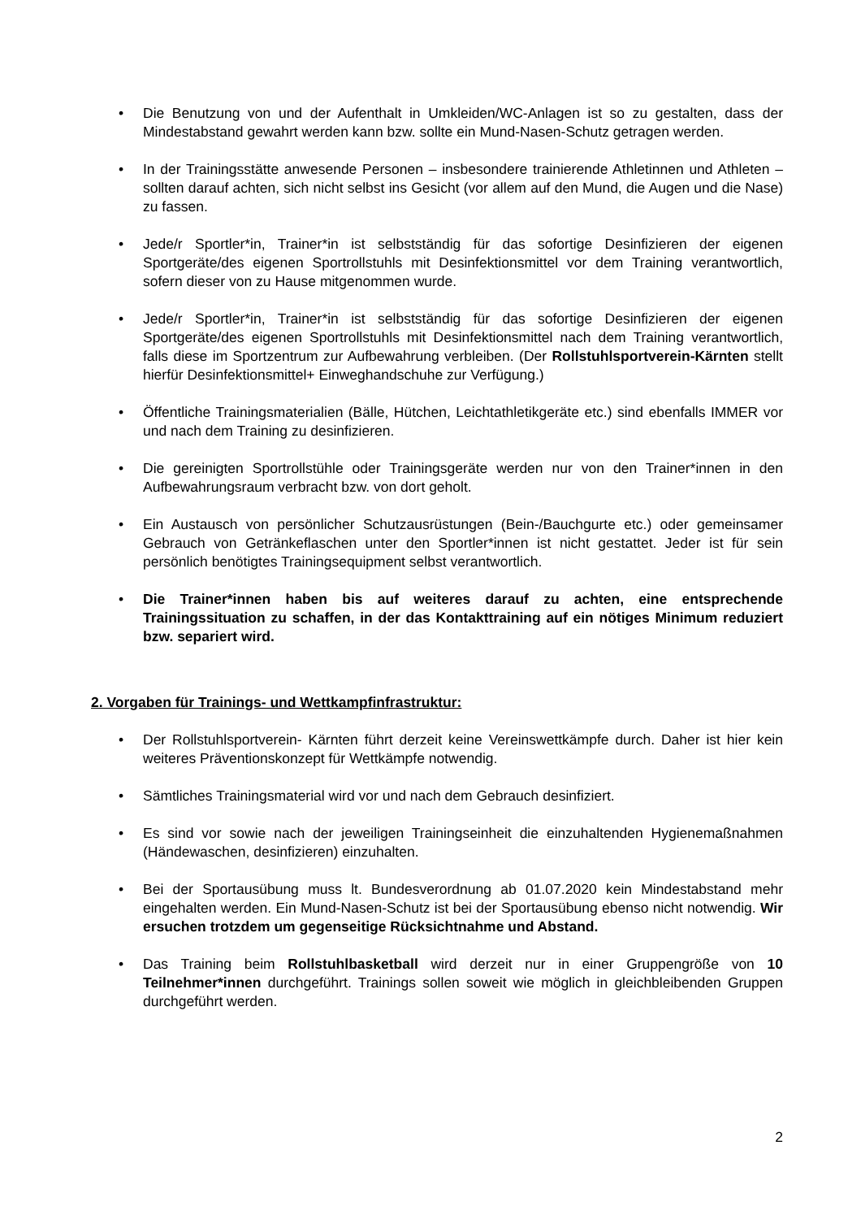• Die Benutzung von und der Aufenthalt in Umkleiden/WC-Anlagen ist so zu gestalten, dass der Mindestabstand gewahrt werden kann bzw. sollte ein Mund-Nasen-Schutz getragen werden.
• In der Trainingsstätte anwesende Personen – insbesondere trainierende Athletinnen und Athleten – sollten darauf achten, sich nicht selbst ins Gesicht (vor allem auf den Mund, die Augen und die Nase) zu fassen.
• Jede/r Sportler*in, Trainer*in ist selbstständig für das sofortige Desinfizieren der eigenen Sportgeräte/des eigenen Sportrollstuhls mit Desinfektionsmittel vor dem Training verantwortlich, sofern dieser von zu Hause mitgenommen wurde.
• Jede/r Sportler*in, Trainer*in ist selbstständig für das sofortige Desinfizieren der eigenen Sportgeräte/des eigenen Sportrollstuhls mit Desinfektionsmittel nach dem Training verantwortlich, falls diese im Sportzentrum zur Aufbewahrung verbleiben. (Der Rollstuhlsportverein-Kärnten stellt hierfür Desinfektionsmittel+ Einweghandschuhe zur Verfügung.)
• Öffentliche Trainingsmaterialien (Bälle, Hütchen, Leichtathletikgeräte etc.) sind ebenfalls IMMER vor und nach dem Training zu desinfizieren.
• Die gereinigten Sportrollstühle oder Trainingsgeräte werden nur von den Trainer*innen in den Aufbewahrungsraum verbracht bzw. von dort geholt.
• Ein Austausch von persönlicher Schutzausrüstungen (Bein-/Bauchgurte etc.) oder gemeinsamer Gebrauch von Getränkeflaschen unter den Sportler*innen ist nicht gestattet. Jeder ist für sein persönlich benötigtes Trainingsequipment selbst verantwortlich.
• Die Trainer*innen haben bis auf weiteres darauf zu achten, eine entsprechende Trainingssituation zu schaffen, in der das Kontakttraining auf ein nötiges Minimum reduziert bzw. separiert wird.
2. Vorgaben für Trainings- und Wettkampfinfrastruktur:
• Der Rollstuhlsportverein- Kärnten führt derzeit keine Vereinswettkämpfe durch. Daher ist hier kein weiteres Präventionskonzept für Wettkämpfe notwendig.
• Sämtliches Trainingsmaterial wird vor und nach dem Gebrauch desinfiziert.
• Es sind vor sowie nach der jeweiligen Trainingseinheit die einzuhaltenden Hygienemaßnahmen (Händewaschen, desinfizieren) einzuhalten.
• Bei der Sportausübung muss lt. Bundesverordnung ab 01.07.2020 kein Mindestabstand mehr eingehalten werden. Ein Mund-Nasen-Schutz ist bei der Sportausübung ebenso nicht notwendig. Wir ersuchen trotzdem um gegenseitige Rücksichtnahme und Abstand.
• Das Training beim Rollstuhlbasketball wird derzeit nur in einer Gruppengröße von 10 Teilnehmer*innen durchgeführt. Trainings sollen soweit wie möglich in gleichbleibenden Gruppen durchgeführt werden.
2